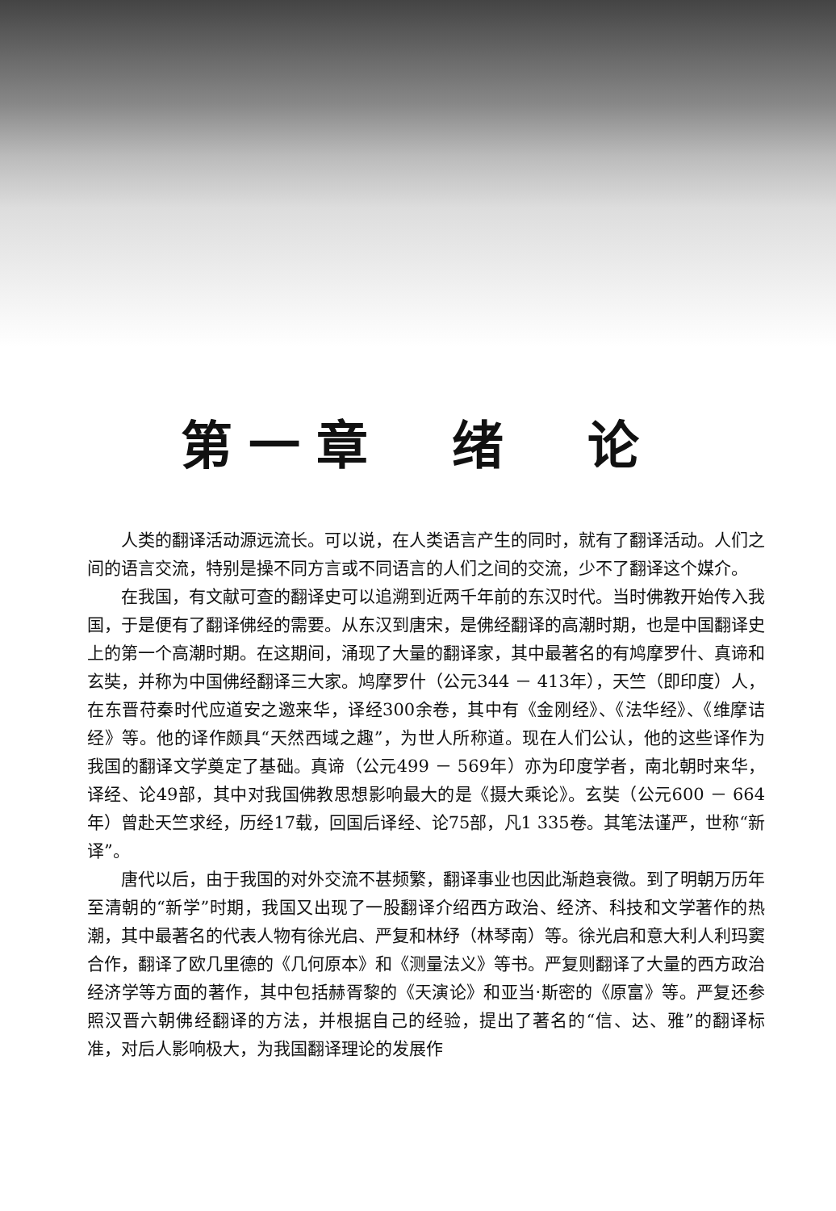第一章　绪　论
人类的翻译活动源远流长。可以说，在人类语言产生的同时，就有了翻译活动。人们之间的语言交流，特别是操不同方言或不同语言的人们之间的交流，少不了翻译这个媒介。
在我国，有文献可查的翻译史可以追溯到近两千年前的东汉时代。当时佛教开始传入我国，于是便有了翻译佛经的需要。从东汉到唐宋，是佛经翻译的高潮时期，也是中国翻译史上的第一个高潮时期。在这期间，涌现了大量的翻译家，其中最著名的有鸠摩罗什、真谛和玄奘，并称为中国佛经翻译三大家。鸠摩罗什（公元344 － 413年），天竺（即印度）人，在东晋苻秦时代应道安之邀来华，译经300余卷，其中有《金刚经》、《法华经》、《维摩诘经》等。他的译作颇具“天然西域之趣”，为世人所称道。现在人们公认，他的这些译作为我国的翻译文学奠定了基础。真谛（公元499 － 569年）亦为印度学者，南北朝时来华，译经、论49部，其中对我国佛教思想影响最大的是《摄大乘论》。玄奘（公元600 － 664年）曾赴天竺求经，历经17载，回国后译经、论75部，凡1 335卷。其笔法谨严，世称“新译”。
唐代以后，由于我国的对外交流不甚频繁，翻译事业也因此渐趋衰微。到了明朝万历年至清朝的“新学”时期，我国又出现了一股翻译介绍西方政治、经济、科技和文学著作的热潮，其中最著名的代表人物有徐光启、严复和林纾（林琴南）等。徐光启和意大利人利玛窦合作，翻译了欧几里德的《几何原本》和《测量法义》等书。严复则翻译了大量的西方政治经济学等方面的著作，其中包括赫胥黎的《天演论》和亚当·斯密的《原富》等。严复还参照汉晋六朝佛经翻译的方法，并根据自己的经验，提出了著名的“信、达、雅”的翻译标准，对后人影响极大，为我国翻译理论的发展作